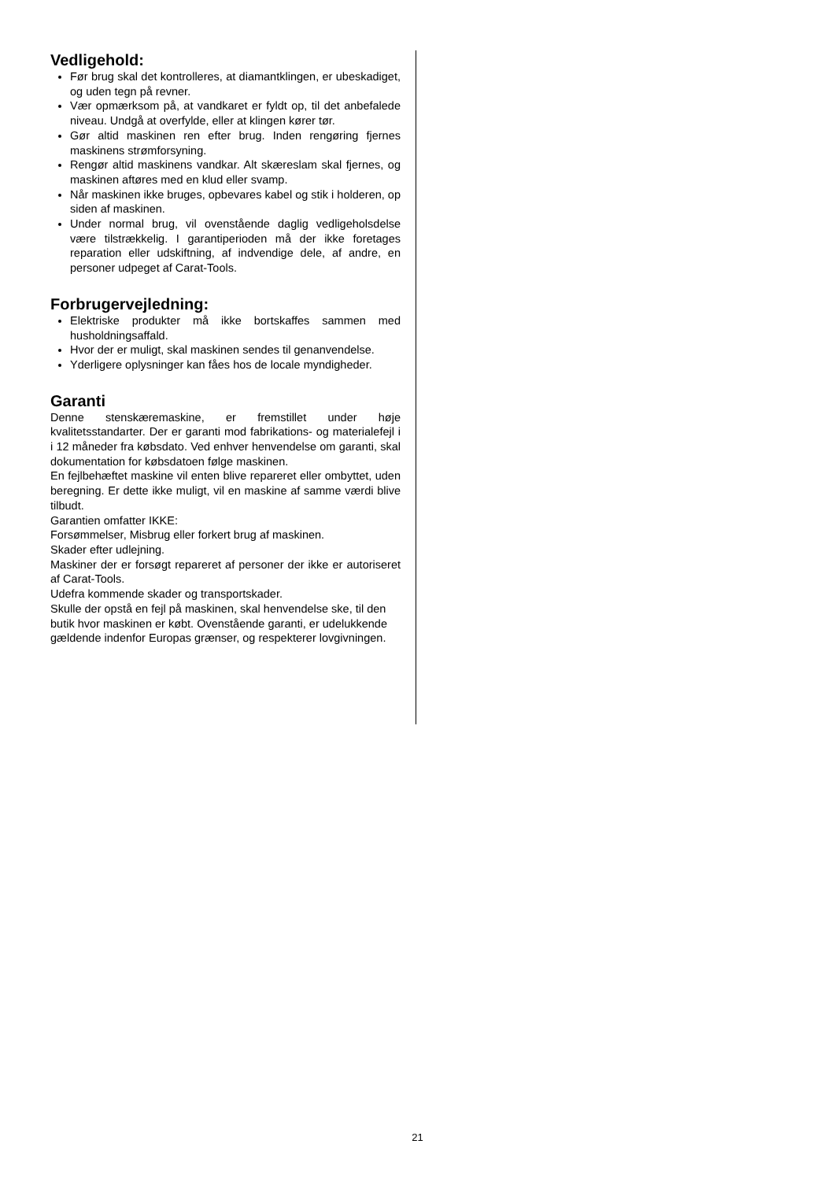Vedligehold:
Før brug skal det kontrolleres, at diamantklingen, er ubeskadiget, og uden tegn på revner.
Vær opmærksom på, at vandkaret er fyldt op, til det anbefalede niveau. Undgå at overfylde, eller at klingen kører tør.
Gør altid maskinen ren efter brug. Inden rengøring fjernes maskinens strømforsyning.
Rengør altid maskinens vandkar. Alt skæreslam skal fjernes, og maskinen aftøres med en klud eller svamp.
Når maskinen ikke bruges, opbevares kabel og stik i holderen, op siden af maskinen.
Under normal brug, vil ovenstående daglig vedligeholsdelse være tilstrækkelig. I garantiperioden må der ikke foretages reparation eller udskiftning, af indvendige dele, af andre, en personer udpeget af Carat-Tools.
Forbrugervejledning:
Elektriske produkter må ikke bortskaffes sammen med husholdningsaffald.
Hvor der er muligt, skal maskinen sendes til genanvendelse.
Yderligere oplysninger kan fåes hos de locale myndigheder.
Garanti
Denne stenskæremaskine, er fremstillet under høje kvalitetsstandarter. Der er garanti mod fabrikations- og materialefejl i i 12 måneder fra købsdato. Ved enhver henvendelse om garanti, skal dokumentation for købsdatoen følge maskinen.
En fejlbehæftet maskine vil enten blive repareret eller ombyttet, uden beregning. Er dette ikke muligt, vil en maskine af samme værdi blive tilbudt.
Garantien omfatter IKKE:
Forsømmelser, Misbrug eller forkert brug af maskinen.
Skader efter udlejning.
Maskiner der er forsøgt repareret af personer der ikke er autoriseret af Carat-Tools.
Udefra kommende skader og transportskader.
Skulle der opstå en fejl på maskinen, skal henvendelse ske, til den butik hvor maskinen er købt. Ovenstående garanti, er udelukkende gældende indenfor Europas grænser, og respekterer lovgivningen.
21